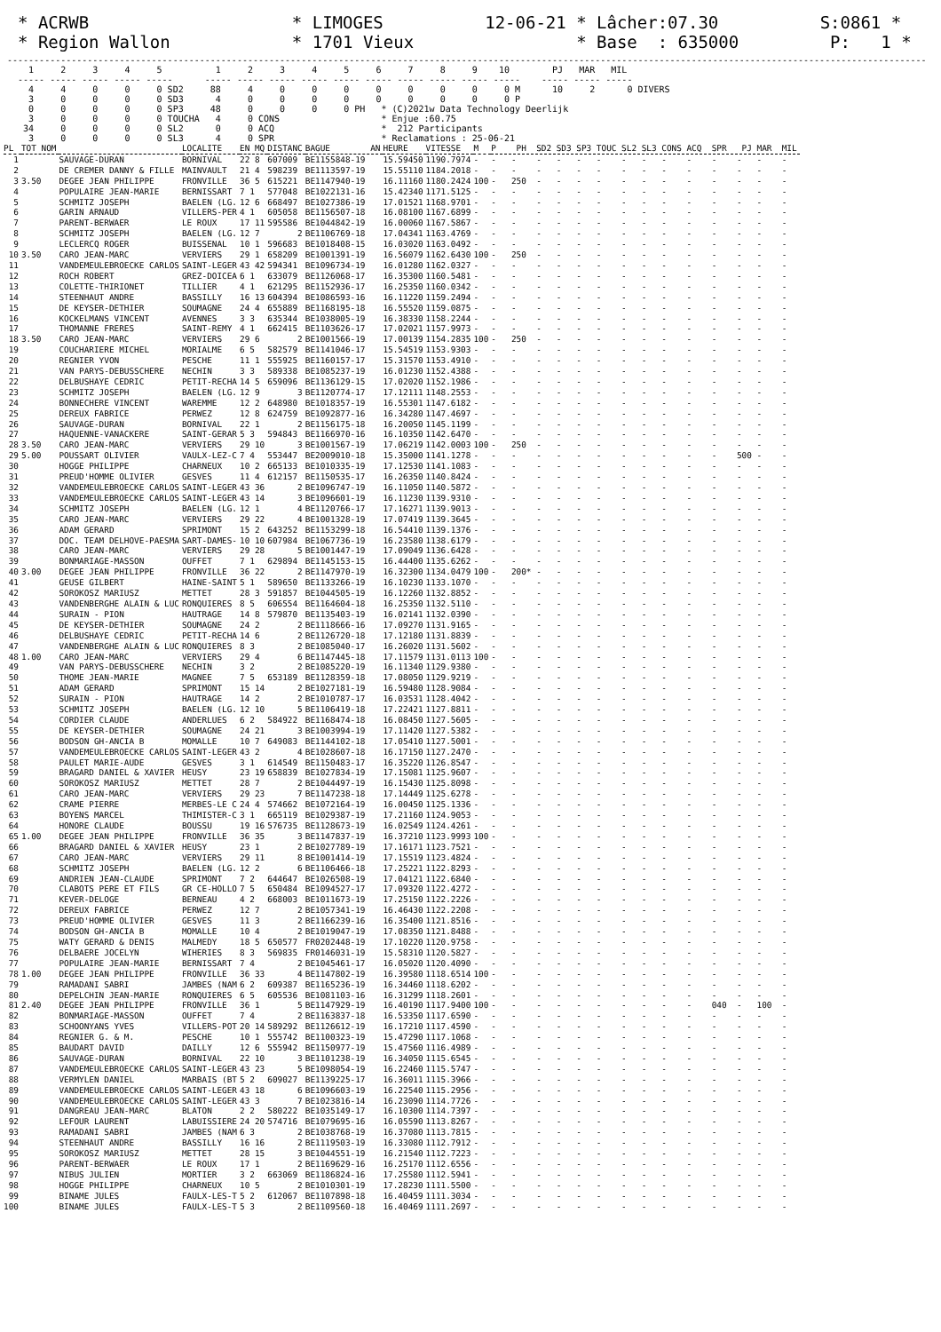* ACRWB * LIMOGES 12-06-21 * Lâcher:07.30 S:0861 * * Region Wallon * 1701 Vieux * Base : 635000 P: 1 *
---------------------------------------------------------------------------------------------------------------------------------------------------------------------------- 1 2 3 4 5 1 2 3 4 5 6 7 8 9 10 PJ MAR MIL ----- ----- ----- ----- ----- ----- ----- ----- ----- ----- ----- ----- ----- ----- ----- ----- ----- ----- 4 4 0 0 0 SD2 88 4 0 0 0 0 0 0 0 0 M 10 2 0 DIVERS 3 0 0 0 0 SD3 4 0 0 0 0 0 0 0 0 0 P 0 0 0 0 0 SP3 48 0 0 0 0 PH * (C)2021w Data Technology Deerlijk 3 0 0 0 0 TOUCHA 4 0 CONS * Enjue :60.75 34 0 0 0 0 SL2 0 0 ACQ * 212 Participants 3 0 0 0 0 SL3 4 0 SPR * Reclamations : 25-06-21
| PL | TOT NOM | | LOCALITE | EN MQ | DISTANC | BAGUE AN | HEURE | VITESSE | M | P PH SD2 SD3 SP3 TOUC SL2 SL3 CONS ACQ SPR PJ MAR MIL |
| --- | --- | --- | --- | --- | --- | --- | --- | --- | --- | --- |
| 1 | | SAUVAGE-DURAN | BORNIVAL | 22 8 | 607009 | BE1155848-19 | 15.59450 | 1190.7974 | - | - - - - - - - - - - - - - - |
| 2 | | DE CREMER DANNY & FILLE | MAINVAULT | 21 4 | 598239 | BE1113597-19 | 15.55110 | 1184.2018 | - | - - - - - - - - - - - - - - |
| 3 | 3.50 | DEGEE JEAN PHILIPPE | FRONVILLE | 36 5 | 615221 | BE1147940-19 | 16.11160 | 1180.2424 | 100 | - 250 - - - - - - - - - - - - |
| 4 | | POPULAIRE JEAN-MARIE | BERNISSART | 7 1 | 577048 | BE1022131-16 | 15.42340 | 1171.5125 | - | - - - - - - - - - - - - - - |
| 5 | | SCHMITZ JOSEPH | BAELEN (LG. | 12 6 | 668497 | BE1027386-19 | 17.01521 | 1168.9701 | - | - - - - - - - - - - - - - - |
| 6 | | GARIN ARNAUD | VILLERS-PER | 4 1 | 605058 | BE1156507-18 | 16.08100 | 1167.6899 | - | - - - - - - - - - - - - - - |
| 7 | | PARENT-BERWAER | LE ROUX | 17 11 | 595586 | BE1044842-19 | 16.00060 | 1167.5867 | - | - - - - - - - - - - - - - - |
| 8 | | SCHMITZ JOSEPH | BAELEN (LG. | 12 7 | 2 | BE1106769-18 | 17.04341 | 1163.4769 | - | - - - - - - - - - - - - - - |
| 9 | | LECLERCQ ROGER | BUISSENAL | 10 1 | 596683 | BE1018408-15 | 16.03020 | 1163.0492 | - | - - - - - - - - - - - - - - |
| 10 | 3.50 | CARO JEAN-MARC | VERVIERS | 29 1 | 658209 | BE1001391-19 | 16.56079 | 1162.6430 | 100 | - 250 - - - - - - - - - - - - |
| 11 | | VANDEMEULEBROECKE CARLOS | SAINT-LEGER | 43 42 | 594341 | BE1096734-19 | 16.01280 | 1162.0327 | - | - - - - - - - - - - - - - - |
| 12 | | ROCH ROBERT | GREZ-DOICEA | 6 1 | 633079 | BE1126068-17 | 16.35300 | 1160.5481 | - | - - - - - - - - - - - - - - |
| 13 | | COLETTE-THIRIONET | TILLIER | 4 1 | 621295 | BE1152936-17 | 16.25350 | 1160.0342 | - | - - - - - - - - - - - - - - |
| 14 | | STEENHAUT ANDRE | BASSILLY | 16 13 | 604394 | BE1086593-16 | 16.11220 | 1159.2494 | - | - - - - - - - - - - - - - - |
| 15 | | DE KEYSER-DETHIER | SOUMAGNE | 24 4 | 655889 | BE1168195-18 | 16.55520 | 1159.0875 | - | - - - - - - - - - - - - - - |
| 16 | | KOCKELMANS VINCENT | AVENNES | 3 3 | 635344 | BE1038005-19 | 16.38330 | 1158.2244 | - | - - - - - - - - - - - - - - |
| 17 | | THOMANNE FRERES | SAINT-REMY | 4 1 | 662415 | BE1103626-17 | 17.02021 | 1157.9973 | - | - - - - - - - - - - - - - - |
| 18 | 3.50 | CARO JEAN-MARC | VERVIERS | 29 6 | 2 | BE1001566-19 | 17.00139 | 1154.2835 | 100 | - 250 - - - - - - - - - - - - |
| 19 | | COUCHARIERE MICHEL | MORIALME | 6 5 | 582579 | BE1141046-17 | 15.54519 | 1153.9303 | - | - - - - - - - - - - - - - - |
| 20 | | REGNIER YVON | PESCHE | 11 1 | 555925 | BE1160157-17 | 15.31570 | 1153.4910 | - | - - - - - - - - - - - - - - |
| 21 | | VAN PARYS-DEBUSSCHERE | NECHIN | 3 3 | 589338 | BE1085237-19 | 16.01230 | 1152.4388 | - | - - - - - - - - - - - - - - |
| 22 | | DELBUSHAYE CEDRIC | PETIT-RECHA | 14 5 | 659096 | BE1136129-15 | 17.02020 | 1152.1986 | - | - - - - - - - - - - - - - - |
| 23 | | SCHMITZ JOSEPH | BAELEN (LG. | 12 9 | 3 | BE1120774-17 | 17.12111 | 1148.2553 | - | - - - - - - - - - - - - - - |
| 24 | | BONNECHERE VINCENT | WAREMME | 12 2 | 648980 | BE1018357-19 | 16.55301 | 1147.6182 | - | - - - - - - - - - - - - - - |
| 25 | | DEREUX FABRICE | PERWEZ | 12 8 | 624759 | BE1092877-16 | 16.34280 | 1147.4697 | - | - - - - - - - - - - - - - - |
| 26 | | SAUVAGE-DURAN | BORNIVAL | 22 1 | 2 | BE1156175-18 | 16.20050 | 1145.1199 | - | - - - - - - - - - - - - - - |
| 27 | | HAQUENNE-VANACKERE | SAINT-GERAR | 5 3 | 594843 | BE1166970-16 | 16.10350 | 1142.6470 | - | - - - - - - - - - - - - - - |
| 28 | 3.50 | CARO JEAN-MARC | VERVIERS | 29 10 | 3 | BE1001567-19 | 17.06219 | 1142.0003 | 100 | - 250 - - - - - - - - - - - - |
| 29 | 5.00 | POUSSART OLIVIER | VAULX-LEZ-C | 7 4 | 553447 | BE2009010-18 | 15.35000 | 1141.1278 | - | - - - - - - - - - - - 500 - - |
| 30 | | HOGGE PHILIPPE | CHARNEUX | 10 2 | 665133 | BE1010335-19 | 17.12530 | 1141.1083 | - | - - - - - - - - - - - - - - |
| 31 | | PREUD'HOMME OLIVIER | GESVES | 11 4 | 612157 | BE1150535-17 | 16.26350 | 1140.8424 | - | - - - - - - - - - - - - - - |
| 32 | | VANDEMEULEBROECKE CARLOS | SAINT-LEGER | 43 36 | 2 | BE1096747-19 | 16.11050 | 1140.5872 | - | - - - - - - - - - - - - - - |
| 33 | | VANDEMEULEBROECKE CARLOS | SAINT-LEGER | 43 14 | 3 | BE1096601-19 | 16.11230 | 1139.9310 | - | - - - - - - - - - - - - - - |
| 34 | | SCHMITZ JOSEPH | BAELEN (LG. | 12 1 | 4 | BE1120766-17 | 17.16271 | 1139.9013 | - | - - - - - - - - - - - - - - |
| 35 | | CARO JEAN-MARC | VERVIERS | 29 22 | 4 | BE1001328-19 | 17.07419 | 1139.3645 | - | - - - - - - - - - - - - - - |
| 36 | | ADAM GERARD | SPRIMONT | 15 2 | 643252 | BE1153299-18 | 16.54410 | 1139.1376 | - | - - - - - - - - - - - - - - |
| 37 | | DOC. TEAM DELHOVE-PAESMA | SART-DAMES- | 10 10 | 607984 | BE1067736-19 | 16.23580 | 1138.6179 | - | - - - - - - - - - - - - - - |
| 38 | | CARO JEAN-MARC | VERVIERS | 29 28 | 5 | BE1001447-19 | 17.09049 | 1136.6428 | - | - - - - - - - - - - - - - - |
| 39 | | BONMARIAGE-MASSON | OUFFET | 7 1 | 629894 | BE1145153-15 | 16.44400 | 1135.6262 | - | - - - - - - - - - - - - - - |
| 40 | 3.00 | DEGEE JEAN PHILIPPE | FRONVILLE | 36 22 | 2 | BE1147970-19 | 16.32300 | 1134.0479 | 100 | - 200* - - - - - - - - - - - - |
| 41 | | GEUSE GILBERT | HAINE-SAINT | 5 1 | 589650 | BE1133266-19 | 16.10230 | 1133.1070 | - | - - - - - - - - - - - - - - |
| 42 | | SOROKOSZ MARIUSZ | METTET | 28 3 | 591857 | BE1044505-19 | 16.12260 | 1132.8852 | - | - - - - - - - - - - - - - - |
| 43 | | VANDENBERGHE ALAIN & LUC | RONQUIERES | 8 5 | 606554 | BE1164604-18 | 16.25350 | 1132.5110 | - | - - - - - - - - - - - - - - |
| 44 | | SURAIN - PION | HAUTRAGE | 14 8 | 579870 | BE1135403-19 | 16.02141 | 1132.0390 | - | - - - - - - - - - - - - - - |
| 45 | | DE KEYSER-DETHIER | SOUMAGNE | 24 2 | 2 | BE1118666-16 | 17.09270 | 1131.9165 | - | - - - - - - - - - - - - - - |
| 46 | | DELBUSHAYE CEDRIC | PETIT-RECHA | 14 6 | 2 | BE1126720-18 | 17.12180 | 1131.8839 | - | - - - - - - - - - - - - - - |
| 47 | | VANDENBERGHE ALAIN & LUC | RONQUIERES | 8 3 | 2 | BE1085040-17 | 16.26020 | 1131.5602 | - | - - - - - - - - - - - - - - |
| 48 | 1.00 | CARO JEAN-MARC | VERVIERS | 29 4 | 6 | BE1147445-18 | 17.11579 | 1131.0113 | 100 | - - - - - - - - - - - - - - |
| 49 | | VAN PARYS-DEBUSSCHERE | NECHIN | 3 2 | 2 | BE1085220-19 | 16.11340 | 1129.9380 | - | - - - - - - - - - - - - - - |
| 50 | | THOME JEAN-MARIE | MAGNEE | 7 5 | 653189 | BE1128359-18 | 17.08050 | 1129.9219 | - | - - - - - - - - - - - - - - |
| 51 | | ADAM GERARD | SPRIMONT | 15 14 | 2 | BE1027181-19 | 16.59480 | 1128.9084 | - | - - - - - - - - - - - - - - |
| 52 | | SURAIN - PION | HAUTRAGE | 14 2 | 2 | BE1010787-17 | 16.03531 | 1128.4042 | - | - - - - - - - - - - - - - - |
| 53 | | SCHMITZ JOSEPH | BAELEN (LG. | 12 10 | 5 | BE1106419-18 | 17.22421 | 1127.8811 | - | - - - - - - - - - - - - - - |
| 54 | | CORDIER CLAUDE | ANDERLUES | 6 2 | 584922 | BE1168474-18 | 16.08450 | 1127.5605 | - | - - - - - - - - - - - - - - |
| 55 | | DE KEYSER-DETHIER | SOUMAGNE | 24 21 | 3 | BE1003994-19 | 17.11420 | 1127.5382 | - | - - - - - - - - - - - - - - |
| 56 | | BODSON GH-ANCIA B | MOMALLE | 10 7 | 649083 | BE1144102-18 | 17.05410 | 1127.5001 | - | - - - - - - - - - - - - - - |
| 57 | | VANDEMEULEBROECKE CARLOS | SAINT-LEGER | 43 2 | 4 | BE1028607-18 | 16.17150 | 1127.2470 | - | - - - - - - - - - - - - - - |
| 58 | | PAULET MARIE-AUDE | GESVES | 3 1 | 614549 | BE1150483-17 | 16.35220 | 1126.8547 | - | - - - - - - - - - - - - - - |
| 59 | | BRAGARD DANIEL & XAVIER | HEUSY | 23 19 | 658839 | BE1027834-19 | 17.15081 | 1125.9607 | - | - - - - - - - - - - - - - - |
| 60 | | SOROKOSZ MARIUSZ | METTET | 28 7 | 2 | BE1044497-19 | 16.15430 | 1125.8098 | - | - - - - - - - - - - - - - - |
| 61 | | CARO JEAN-MARC | VERVIERS | 29 23 | 7 | BE1147238-18 | 17.14449 | 1125.6278 | - | - - - - - - - - - - - - - - |
| 62 | | CRAME PIERRE | MERBES-LE C | 24 4 | 574662 | BE1072164-19 | 16.00450 | 1125.1336 | - | - - - - - - - - - - - - - - |
| 63 | | BOYENS MARCEL | THIMISTER-C | 3 1 | 665119 | BE1029387-19 | 17.21160 | 1124.9053 | - | - - - - - - - - - - - - - - |
| 64 | | HONORE CLAUDE | BOUSSU | 19 16 | 576735 | BE1128673-19 | 16.02549 | 1124.4261 | - | - - - - - - - - - - - - - - |
| 65 | 1.00 | DEGEE JEAN PHILIPPE | FRONVILLE | 36 35 | 3 | BE1147837-19 | 16.37210 | 1123.9993 | 100 | - - - - - - - - - - - - - - |
| 66 | | BRAGARD DANIEL & XAVIER | HEUSY | 23 1 | 2 | BE1027789-19 | 17.16171 | 1123.7521 | - | - - - - - - - - - - - - - - |
| 67 | | CARO JEAN-MARC | VERVIERS | 29 11 | 8 | BE1001414-19 | 17.15519 | 1123.4824 | - | - - - - - - - - - - - - - - |
| 68 | | SCHMITZ JOSEPH | BAELEN (LG. | 12 2 | 6 | BE1106466-18 | 17.25221 | 1122.8293 | - | - - - - - - - - - - - - - - |
| 69 | | ANDRIEN JEAN-CLAUDE | SPRIMONT | 7 2 | 644647 | BE1026508-19 | 17.04121 | 1122.6840 | - | - - - - - - - - - - - - - - |
| 70 | | CLABOTS PERE ET FILS | GR CE-HOLLO | 7 5 | 650484 | BE1094527-17 | 17.09320 | 1122.4272 | - | - - - - - - - - - - - - - - |
| 71 | | KEVER-DELOGE | BERNEAU | 4 2 | 668003 | BE1011673-19 | 17.25150 | 1122.2226 | - | - - - - - - - - - - - - - - |
| 72 | | DEREUX FABRICE | PERWEZ | 12 7 | 2 | BE1057341-19 | 16.46430 | 1122.2208 | - | - - - - - - - - - - - - - - |
| 73 | | PREUD'HOMME OLIVIER | GESVES | 11 3 | 2 | BE1166239-16 | 16.35400 | 1121.8516 | - | - - - - - - - - - - - - - - |
| 74 | | BODSON GH-ANCIA B | MOMALLE | 10 4 | 2 | BE1019047-19 | 17.08350 | 1121.8488 | - | - - - - - - - - - - - - - - |
| 75 | | WATY GERARD & DENIS | MALMEDY | 18 5 | 650577 | FR0202448-19 | 17.10220 | 1120.9758 | - | - - - - - - - - - - - - - - |
| 76 | | DELBAERE JOCELYN | WIHERIES | 8 3 | 569835 | FR0146031-19 | 15.58310 | 1120.5827 | - | - - - - - - - - - - - - - - |
| 77 | | POPULAIRE JEAN-MARIE | BERNISSART | 7 4 | 2 | BE1045461-17 | 16.05020 | 1120.4090 | - | - - - - - - - - - - - - - - |
| 78 | 1.00 | DEGEE JEAN PHILIPPE | FRONVILLE | 36 33 | 4 | BE1147802-19 | 16.39580 | 1118.6514 | 100 | - - - - - - - - - - - - - - |
| 79 | | RAMADANI SABRI | JAMBES (NAM | 6 2 | 609387 | BE1165236-19 | 16.34460 | 1118.6202 | - | - - - - - - - - - - - - - - |
| 80 | | DEPELCHIN JEAN-MARIE | RONQUIERES | 6 5 | 605536 | BE1081103-16 | 16.31299 | 1118.2601 | - | - - - - - - - - - - - - - - |
| 81 | 2.40 | DEGEE JEAN PHILIPPE | FRONVILLE | 36 1 | 5 | BE1147929-19 | 16.40190 | 1117.9400 | 100 | - - - - - - - - - - 040 - 100 - |
| 82 | | BONMARIAGE-MASSON | OUFFET | 7 4 | 2 | BE1163837-18 | 16.53350 | 1117.6590 | - | - - - - - - - - - - - - - - |
| 83 | | SCHOONYANS YVES | VILLERS-POT | 20 14 | 589292 | BE1126612-19 | 16.17210 | 1117.4590 | - | - - - - - - - - - - - - - - |
| 84 | | REGNIER G. & M. | PESCHE | 10 1 | 555742 | BE1100323-19 | 15.47290 | 1117.1068 | - | - - - - - - - - - - - - - - |
| 85 | | BAUDART DAVID | DAILLY | 12 6 | 555942 | BE1150977-19 | 15.47560 | 1116.4989 | - | - - - - - - - - - - - - - - |
| 86 | | SAUVAGE-DURAN | BORNIVAL | 22 10 | 3 | BE1101238-19 | 16.34050 | 1115.6545 | - | - - - - - - - - - - - - - - |
| 87 | | VANDEMEULEBROECKE CARLOS | SAINT-LEGER | 43 23 | 5 | BE1098054-19 | 16.22460 | 1115.5747 | - | - - - - - - - - - - - - - - |
| 88 | | VERMYLEN DANIEL | MARBAIS (BT | 5 2 | 609027 | BE1139225-17 | 16.36011 | 1115.3966 | - | - - - - - - - - - - - - - - |
| 89 | | VANDEMEULEBROECKE CARLOS | SAINT-LEGER | 43 18 | 6 | BE1096603-19 | 16.22540 | 1115.2956 | - | - - - - - - - - - - - - - - |
| 90 | | VANDEMEULEBROECKE CARLOS | SAINT-LEGER | 43 3 | 7 | BE1023816-14 | 16.23090 | 1114.7726 | - | - - - - - - - - - - - - - - |
| 91 | | DANGREAU JEAN-MARC | BLATON | 2 2 | 580222 | BE1035149-17 | 16.10300 | 1114.7397 | - | - - - - - - - - - - - - - - |
| 92 | | LEFOUR LAURENT | LABUISSIERE | 24 20 | 574716 | BE1079695-16 | 16.05590 | 1113.8267 | - | - - - - - - - - - - - - - - |
| 93 | | RAMADANI SABRI | JAMBES (NAM | 6 3 | 2 | BE1038768-19 | 16.37080 | 1113.7815 | - | - - - - - - - - - - - - - - |
| 94 | | STEENHAUT ANDRE | BASSILLY | 16 16 | 2 | BE1119503-19 | 16.33080 | 1112.7912 | - | - - - - - - - - - - - - - - |
| 95 | | SOROKOSZ MARIUSZ | METTET | 28 15 | 3 | BE1044551-19 | 16.21540 | 1112.7223 | - | - - - - - - - - - - - - - - |
| 96 | | PARENT-BERWAER | LE ROUX | 17 1 | 2 | BE1169629-16 | 16.25170 | 1112.6556 | - | - - - - - - - - - - - - - - |
| 97 | | NIBUS JULIEN | MORTIER | 3 2 | 663069 | BE1186824-16 | 17.25580 | 1112.5941 | - | - - - - - - - - - - - - - - |
| 98 | | HOGGE PHILIPPE | CHARNEUX | 10 5 | 2 | BE1010301-19 | 17.28230 | 1111.5500 | - | - - - - - - - - - - - - - - |
| 99 | | BINAME JULES | FAULX-LES-T | 5 2 | 612067 | BE1107898-18 | 16.40459 | 1111.3034 | - | - - - - - - - - - - - - - - |
| 100 | | BINAME JULES | FAULX-LES-T | 5 3 | 2 | BE1109560-18 | 16.40469 | 1111.2697 | - | - - - - - - - - - - - - - - |